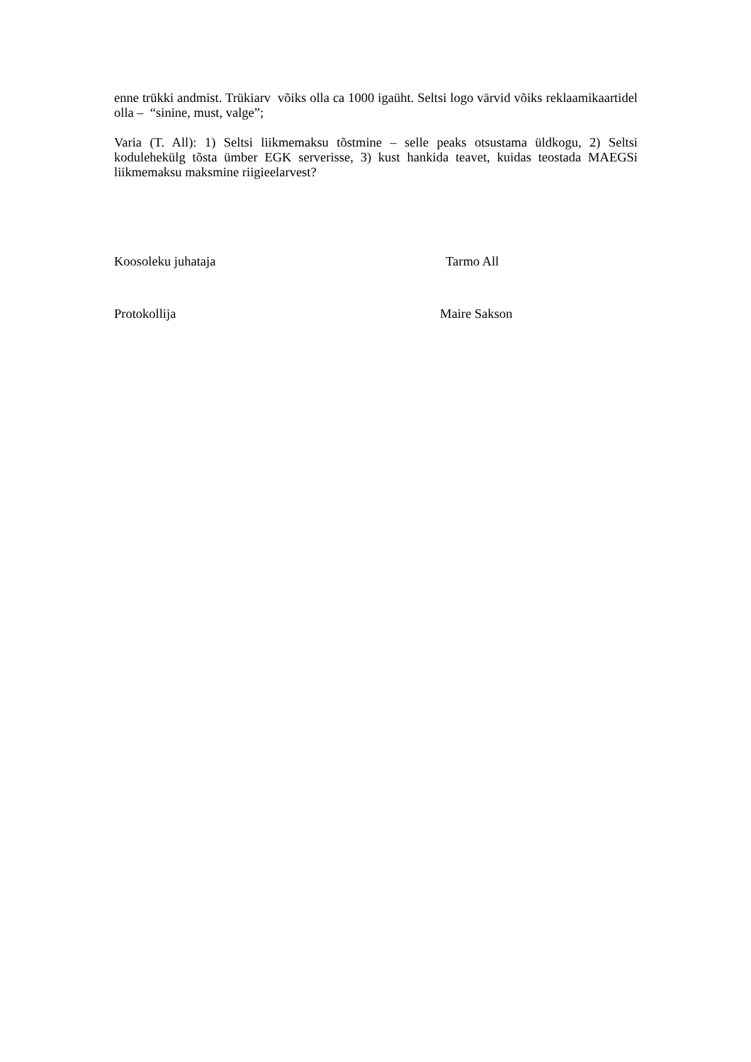enne trükki andmist. Trükiarv võiks olla ca 1000 igaüht. Seltsi logo värvid võiks reklaamikaartidel olla – “sinine, must, valge”;
Varia (T. All): 1) Seltsi liikmemaksu tõstmine – selle peaks otsustama üldkogu, 2) Seltsi kodulehekülg tõsta ümber EGK serverisse, 3) kust hankida teavet, kuidas teostada MAEGSi liikmemaksu maksmine riigieelarvest?
Koosoleku juhataja Tarmo All
Protokollija Maire Sakson